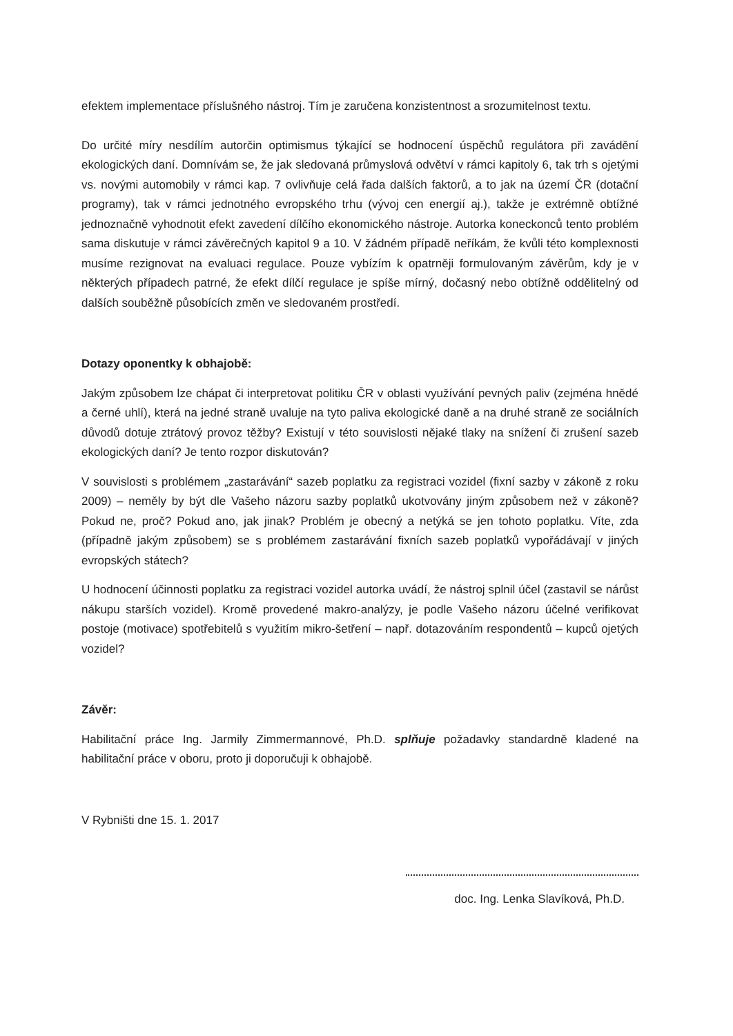efektem implementace příslušného nástroj. Tím je zaručena konzistentnost a srozumitelnost textu.
Do určité míry nesdílím autorčin optimismus týkající se hodnocení úspěchů regulátora při zavádění ekologických daní. Domnívám se, že jak sledovaná průmyslová odvětví v rámci kapitoly 6, tak trh s ojetými vs. novými automobily v rámci kap. 7 ovlivňuje celá řada dalších faktorů, a to jak na území ČR (dotační programy), tak v rámci jednotného evropského trhu (vývoj cen energií aj.), takže je extrémně obtížné jednoznačně vyhodnotit efekt zavedení dílčího ekonomického nástroje. Autorka koneckonců tento problém sama diskutuje v rámci závěrečných kapitol 9 a 10. V žádném případě neříkám, že kvůli této komplexnosti musíme rezignovat na evaluaci regulace. Pouze vybízím k opatrněji formulovaným závěrům, kdy je v některých případech patrné, že efekt dílčí regulace je spíše mírný, dočasný nebo obtížně oddělitelný od dalších souběžně působících změn ve sledovaném prostředí.
Dotazy oponentky k obhajobě:
Jakým způsobem lze chápat či interpretovat politiku ČR v oblasti využívání pevných paliv (zejména hnědé a černé uhlí), která na jedné straně uvaluje na tyto paliva ekologické daně a na druhé straně ze sociálních důvodů dotuje ztrátový provoz těžby? Existují v této souvislosti nějaké tlaky na snížení či zrušení sazeb ekologických daní? Je tento rozpor diskutován?
V souvislosti s problémem „zastarávání“ sazeb poplatku za registraci vozidel (fixní sazby v zákoně z roku 2009) – neměly by být dle Vašeho názoru sazby poplatků ukotvovány jiným způsobem než v zákoně? Pokud ne, proč? Pokud ano, jak jinak? Problém je obecný a netýká se jen tohoto poplatku. Víte, zda (případně jakým způsobem) se s problémem zastarávání fixních sazeb poplatků vypořádávají v jiných evropských státech?
U hodnocení účinnosti poplatku za registraci vozidel autorka uvádí, že nástroj splnil účel (zastavil se nárůst nákupu starších vozidel). Kromě provedené makro-analýzy, je podle Vašeho názoru účelné verifikovat postoje (motivace) spotřebitelů s využitím mikro-šetření – např. dotazováním respondentů – kupců ojetých vozidel?
Závěr:
Habilitační práce Ing. Jarmily Zimmermannové, Ph.D. splňuje požadavky standardně kladené na habilitační práce v oboru, proto ji doporučuji k obhajobě.
V Rybništi dne 15. 1. 2017
doc. Ing. Lenka Slavíková, Ph.D.